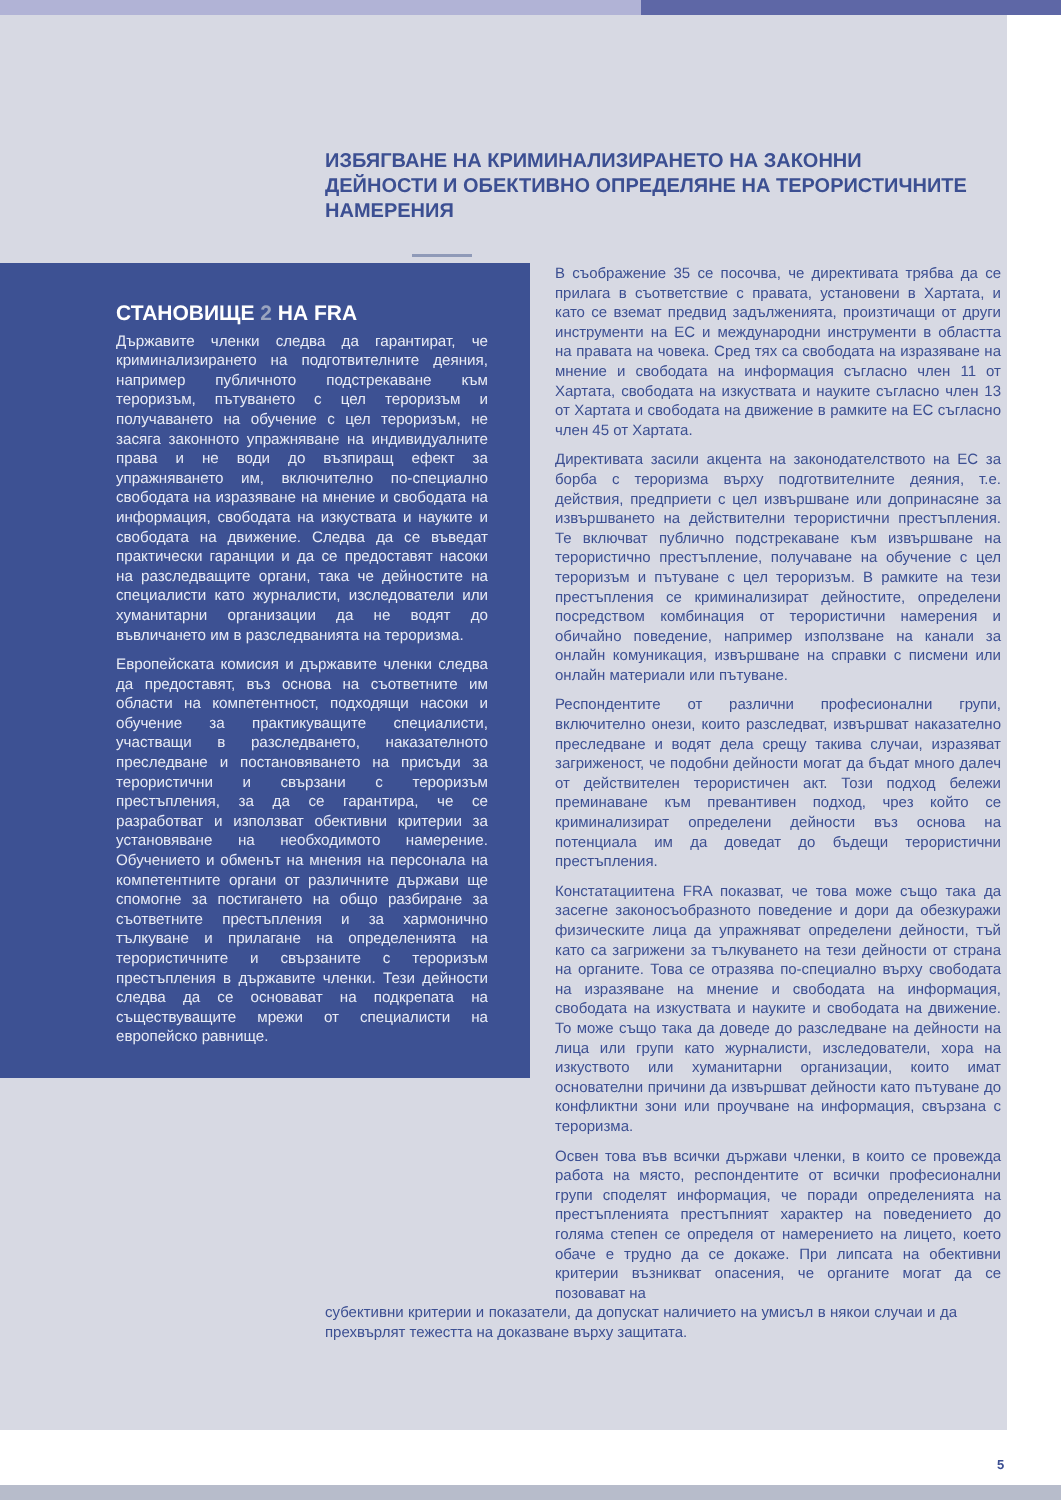ИЗБЯГВАНЕ НА КРИМИНАЛИЗИРАНЕТО НА ЗАКОННИ ДЕЙНОСТИ И ОБЕКТИВНО ОПРЕДЕЛЯНЕ НА ТЕРОРИСТИЧНИТЕ НАМЕРЕНИЯ
СТАНОВИЩЕ 2 НА FRA
Държавите членки следва да гарантират, че криминализирането на подготвителните деяния, например публичното подстрекаване към тероризъм, пътуването с цел тероризъм и получаването на обучение с цел тероризъм, не засяга законното упражняване на индивидуалните права и не води до възпиращ ефект за упражняването им, включително по-специално свободата на изразяване на мнение и свободата на информация, свободата на изкуствата и науките и свободата на движение. Следва да се въведат практически гаранции и да се предоставят насоки на разследващите органи, така че дейностите на специалисти като журналисти, изследователи или хуманитарни организации да не водят до въвличането им в разследванията на тероризма.
Европейската комисия и държавите членки следва да предоставят, въз основа на съответните им области на компетентност, подходящи насоки и обучение за практикуващите специалисти, участващи в разследването, наказателното преследване и постановяването на присъди за терористични и свързани с тероризъм престъпления, за да се гарантира, че се разработват и използват обективни критерии за установяване на необходимото намерение. Обучението и обменът на мнения на персонала на компетентните органи от различните държави ще спомогне за постигането на общо разбиране за съответните престъпления и за хармонично тълкуване и прилагане на определенията на терористичните и свързаните с тероризъм престъпления в държавите членки. Тези дейности следва да се основават на подкрепата на съществуващите мрежи от специалисти на европейско равнище.
В съображение 35 се посочва, че директивата трябва да се прилага в съответствие с правата, установени в Хартата, и като се вземат предвид задълженията, произтичащи от други инструменти на ЕС и международни инструменти в областта на правата на човека. Сред тях са свободата на изразяване на мнение и свободата на информация съгласно член 11 от Хартата, свободата на изкуствата и науките съгласно член 13 от Хартата и свободата на движение в рамките на ЕС съгласно член 45 от Хартата.
Директивата засили акцента на законодателството на ЕС за борба с тероризма върху подготвителните деяния, т.е. действия, предприети с цел извършване или допринасяне за извършването на действителни терористични престъпления. Те включват публично подстрекаване към извършване на терористично престъпление, получаване на обучение с цел тероризъм и пътуване с цел тероризъм. В рамките на тези престъпления се криминализират дейностите, определени посредством комбинация от терористични намерения и обичайно поведение, например използване на канали за онлайн комуникация, извършване на справки с писмени или онлайн материали или пътуване.
Респондентите от различни професионални групи, включително онези, които разследват, извършват наказателно преследване и водят дела срещу такива случаи, изразяват загриженост, че подобни дейности могат да бъдат много далеч от действителен терористичен акт. Този подход бележи преминаване към превантивен подход, чрез който се криминализират определени дейности въз основа на потенциала им да доведат до бъдещи терористични престъпления.
Констатациитена FRA показват, че това може също така да засегне законосъобразното поведение и дори да обезкуражи физическите лица да упражняват определени дейности, тъй като са загрижени за тълкуването на тези дейности от страна на органите. Това се отразява по-специално върху свободата на изразяване на мнение и свободата на информация, свободата на изкуствата и науките и свободата на движение. То може също така да доведе до разследване на дейности на лица или групи като журналисти, изследователи, хора на изкуството или хуманитарни организации, които имат основателни причини да извършват дейности като пътуване до конфликтни зони или проучване на информация, свързана с тероризма.
Освен това във всички държави членки, в които се провежда работа на място, респондентите от всички професионални групи споделят информация, че поради определенията на престъпленията престъпният характер на поведението до голяма степен се определя от намерението на лицето, което обаче е трудно да се докаже. При липсата на обективни критерии възникват опасения, че органите могат да се позовават на
субективни критерии и показатели, да допускат наличието на умисъл в някои случаи и да прехвърлят тежестта на доказване върху защитата.
5